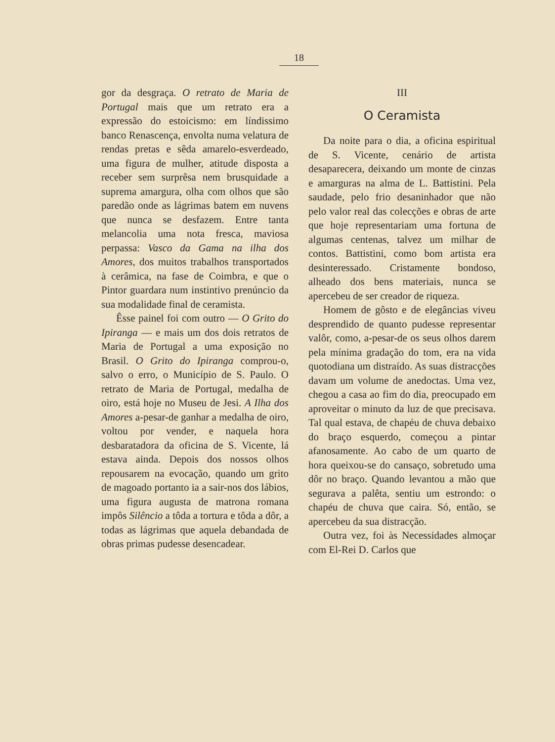18
gor da desgraça. O retrato de Maria de Portugal mais que um retrato era a expressão do estoicismo: em líndissimo banco Renascença, envolta numa velatura de rendas pretas e sêda amarelo-esverdeado, uma figura de mulher, atitude disposta a receber sem surprêsa nem brusquidade a suprema amargura, olha com olhos que são paredão onde as lágrimas batem em nuvens que nunca se desfazem. Entre tanta melancolia uma nota fresca, maviosa perpassa: Vasco da Gama na ilha dos Amores, dos muitos trabalhos transportados à cerâmica, na fase de Coimbra, e que o Pintor guardara num instintivo prenúncio da sua modalidade final de ceramista.
Êsse painel foi com outro — O Grito do Ipiranga — e mais um dos dois retratos de Maria de Portugal a uma exposição no Brasil. O Grito do Ipiranga comprou-o, salvo o erro, o Município de S. Paulo. O retrato de Maria de Portugal, medalha de oiro, está hoje no Museu de Jesi. A Ilha dos Amores a-pesar-de ganhar a medalha de oiro, voltou por vender, e naquela hora desbaratadora da oficina de S. Vicente, lá estava ainda. Depois dos nossos olhos repousarem na evocação, quando um grito de magoado portanto ia a sair-nos dos lábios, uma figura augusta de matrona romana impôs Silêncio a tôda a tortura e tôda a dôr, a todas as lágrimas que aquela debandada de obras primas pudesse desencadear.
III
O Ceramista
Da noite para o dia, a oficina espiritual de S. Vicente, cenário de artista desaparecera, deixando um monte de cinzas e amarguras na alma de L. Battistini. Pela saudade, pelo frio desaninhador que não pelo valor real das colecções e obras de arte que hoje representariam uma fortuna de algumas centenas, talvez um milhar de contos. Battistini, como bom artista era desinteressado. Cristamente bondoso, alheado dos bens materiais, nunca se apercebeu de ser creador de riqueza.
Homem de gôsto e de elegâncias viveu desprendido de quanto pudesse representar valôr, como, a-pesar-de os seus olhos darem pela mínima gradação do tom, era na vida quotodiana um distraído. As suas distracções davam um volume de anedoctas. Uma vez, chegou a casa ao fim do dia, preocupado em aproveitar o minuto da luz de que precisava. Tal qual estava, de chapéu de chuva debaixo do braço esquerdo, começou a pintar afanosamente. Ao cabo de um quarto de hora queixou-se do cansaço, sobretudo uma dôr no braço. Quando levantou a mão que segurava a palêta, sentiu um estrondo: o chapéu de chuva que caira. Só, então, se apercebeu da sua distracção.
Outra vez, foi às Necessidades almoçar com El-Rei D. Carlos que